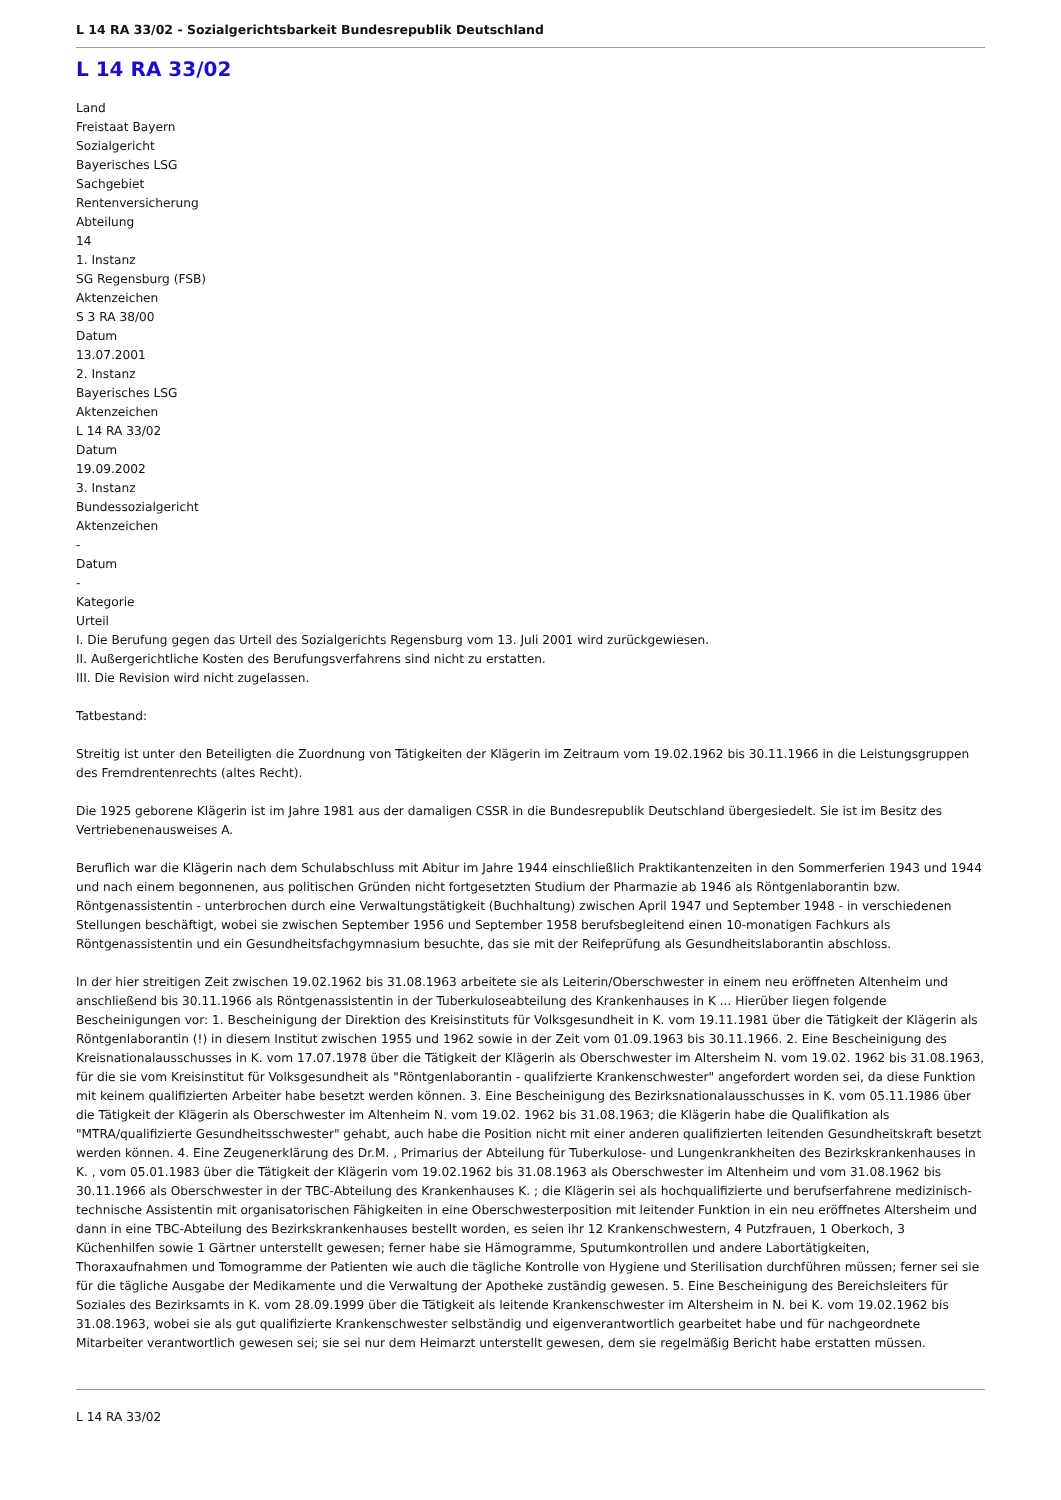L 14 RA 33/02 - Sozialgerichtsbarkeit Bundesrepublik Deutschland
L 14 RA 33/02
Land
Freistaat Bayern
Sozialgericht
Bayerisches LSG
Sachgebiet
Rentenversicherung
Abteilung
14
1. Instanz
SG Regensburg (FSB)
Aktenzeichen
S 3 RA 38/00
Datum
13.07.2001
2. Instanz
Bayerisches LSG
Aktenzeichen
L 14 RA 33/02
Datum
19.09.2002
3. Instanz
Bundessozialgericht
Aktenzeichen
-
Datum
-
Kategorie
Urteil
I. Die Berufung gegen das Urteil des Sozialgerichts Regensburg vom 13. Juli 2001 wird zurückgewiesen.
II. Außergerichtliche Kosten des Berufungsverfahrens sind nicht zu erstatten.
III. Die Revision wird nicht zugelassen.
Tatbestand:
Streitig ist unter den Beteiligten die Zuordnung von Tätigkeiten der Klägerin im Zeitraum vom 19.02.1962 bis 30.11.1966 in die Leistungsgruppen des Fremdrentenrechts (altes Recht).
Die 1925 geborene Klägerin ist im Jahre 1981 aus der damaligen CSSR in die Bundesrepublik Deutschland übergesiedelt. Sie ist im Besitz des Vertriebenenausweises A.
Beruflich war die Klägerin nach dem Schulabschluss mit Abitur im Jahre 1944 einschließlich Praktikantenzeiten in den Sommerferien 1943 und 1944 und nach einem begonnenen, aus politischen Gründen nicht fortgesetzten Studium der Pharmazie ab 1946 als Röntgenlaborantin bzw. Röntgenassistentin - unterbrochen durch eine Verwaltungstätigkeit (Buchhaltung) zwischen April 1947 und September 1948 - in verschiedenen Stellungen beschäftigt, wobei sie zwischen September 1956 und September 1958 berufsbegleitend einen 10-monatigen Fachkurs als Röntgenassistentin und ein Gesundheitsfachgymnasium besuchte, das sie mit der Reifeprüfung als Gesundheitslaborantin abschloss.
In der hier streitigen Zeit zwischen 19.02.1962 bis 31.08.1963 arbeitete sie als Leiterin/Oberschwester in einem neu eröffneten Altenheim und anschließend bis 30.11.1966 als Röntgenassistentin in der Tuberkuloseabteilung des Krankenhauses in K ... Hierüber liegen folgende Bescheinigungen vor: 1. Bescheinigung der Direktion des Kreisinstituts für Volksgesundheit in K. vom 19.11.1981 über die Tätigkeit der Klägerin als Röntgenlaborantin (!) in diesem Institut zwischen 1955 und 1962 sowie in der Zeit vom 01.09.1963 bis 30.11.1966. 2. Eine Bescheinigung des Kreisnationalausschusses in K. vom 17.07.1978 über die Tätigkeit der Klägerin als Oberschwester im Altersheim N. vom 19.02. 1962 bis 31.08.1963, für die sie vom Kreisinstitut für Volksgesundheit als "Röntgenlaborantin - qualifzierte Krankenschwester" angefordert worden sei, da diese Funktion mit keinem qualifizierten Arbeiter habe besetzt werden können. 3. Eine Bescheinigung des Bezirksnationalausschusses in K. vom 05.11.1986 über die Tätigkeit der Klägerin als Oberschwester im Altenheim N. vom 19.02. 1962 bis 31.08.1963; die Klägerin habe die Qualifikation als "MTRA/qualifizierte Gesundheitsschwester" gehabt, auch habe die Position nicht mit einer anderen qualifizierten leitenden Gesundheitskraft besetzt werden können. 4. Eine Zeugenerklärung des Dr.M. , Primarius der Abteilung für Tuberkulose- und Lungenkrankheiten des Bezirkskrankenhauses in K. , vom 05.01.1983 über die Tätigkeit der Klägerin vom 19.02.1962 bis 31.08.1963 als Oberschwester im Altenheim und vom 31.08.1962 bis 30.11.1966 als Oberschwester in der TBC-Abteilung des Krankenhauses K. ; die Klägerin sei als hochqualifizierte und berufserfahrene medizinisch-technische Assistentin mit organisatorischen Fähigkeiten in eine Oberschwesterposition mit leitender Funktion in ein neu eröffnetes Altersheim und dann in eine TBC-Abteilung des Bezirkskrankenhauses bestellt worden, es seien ihr 12 Krankenschwestern, 4 Putzfrauen, 1 Oberkoch, 3 Küchenhilfen sowie 1 Gärtner unterstellt gewesen; ferner habe sie Hämogramme, Sputumkontrollen und andere Labortätigkeiten, Thoraxaufnahmen und Tomogramme der Patienten wie auch die tägliche Kontrolle von Hygiene und Sterilisation durchführen müssen; ferner sei sie für die tägliche Ausgabe der Medikamente und die Verwaltung der Apotheke zuständig gewesen. 5. Eine Bescheinigung des Bereichsleiters für Soziales des Bezirksamts in K. vom 28.09.1999 über die Tätigkeit als leitende Krankenschwester im Altersheim in N. bei K. vom 19.02.1962 bis 31.08.1963, wobei sie als gut qualifizierte Krankenschwester selbständig und eigenverantwortlich gearbeitet habe und für nachgeordnete Mitarbeiter verantwortlich gewesen sei; sie sei nur dem Heimarzt unterstellt gewesen, dem sie regelmäßig Bericht habe erstatten müssen.
L 14 RA 33/02